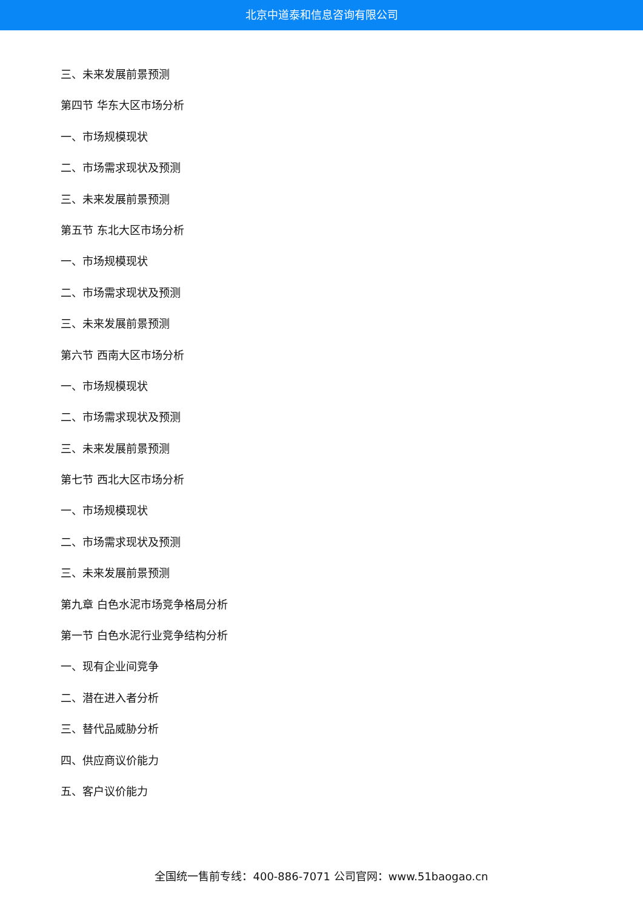北京中道泰和信息咨询有限公司
三、未来发展前景预测
第四节 华东大区市场分析
一、市场规模现状
二、市场需求现状及预测
三、未来发展前景预测
第五节 东北大区市场分析
一、市场规模现状
二、市场需求现状及预测
三、未来发展前景预测
第六节 西南大区市场分析
一、市场规模现状
二、市场需求现状及预测
三、未来发展前景预测
第七节 西北大区市场分析
一、市场规模现状
二、市场需求现状及预测
三、未来发展前景预测
第九章 白色水泥市场竞争格局分析
第一节 白色水泥行业竞争结构分析
一、现有企业间竞争
二、潜在进入者分析
三、替代品威胁分析
四、供应商议价能力
五、客户议价能力
全国统一售前专线：400-886-7071 公司官网：www.51baogao.cn